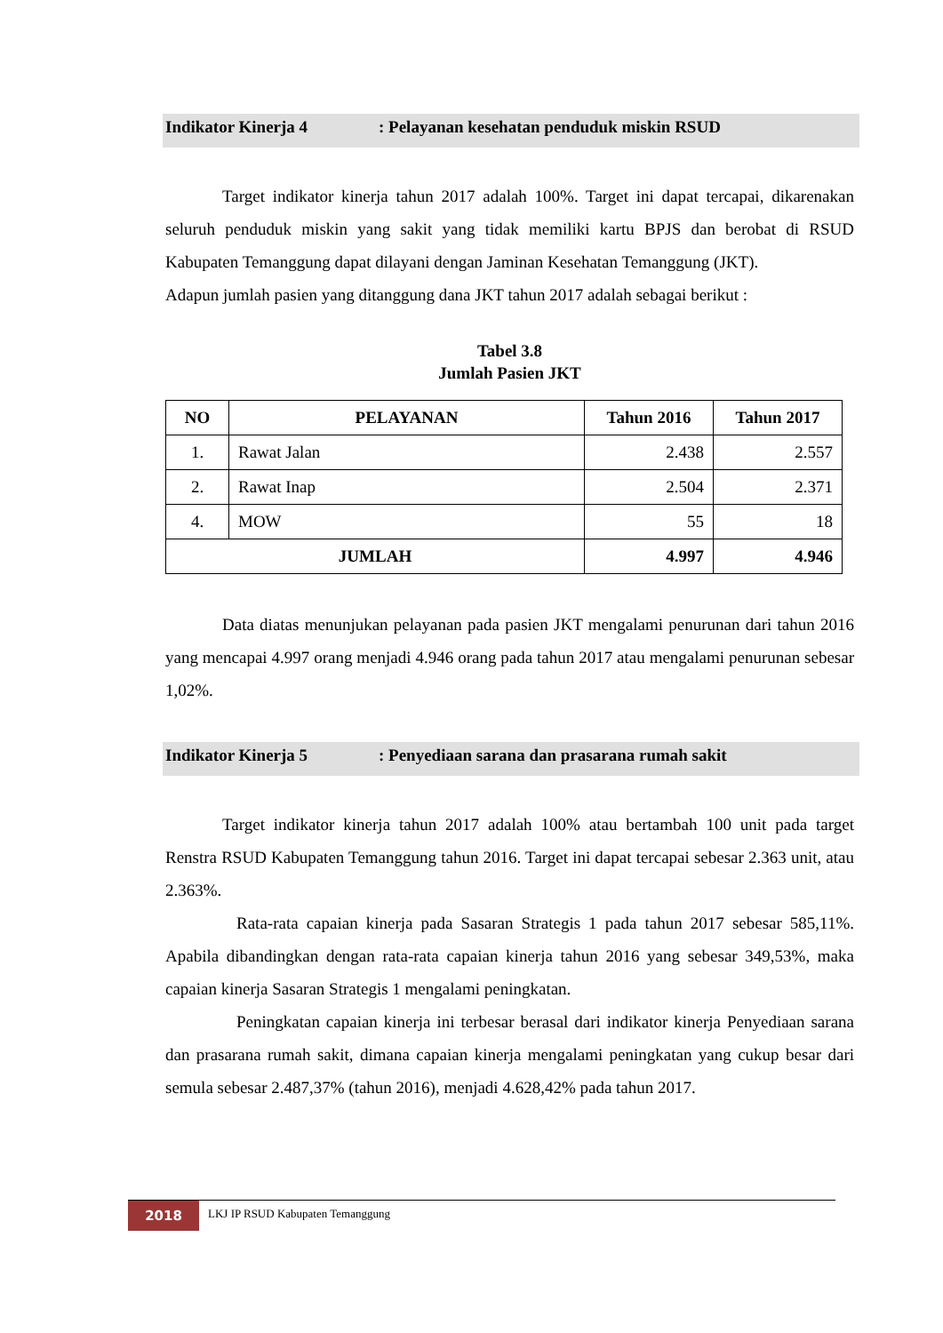Indikator Kinerja 4: Pelayanan kesehatan penduduk miskin RSUD
Target indikator kinerja tahun 2017 adalah 100%. Target ini dapat tercapai, dikarenakan seluruh penduduk miskin yang sakit yang tidak memiliki kartu BPJS dan berobat di RSUD Kabupaten Temanggung dapat dilayani dengan Jaminan Kesehatan Temanggung (JKT).
Adapun jumlah pasien yang ditanggung dana JKT tahun 2017 adalah sebagai berikut :
Tabel 3.8
Jumlah Pasien JKT
| NO | PELAYANAN | Tahun 2016 | Tahun 2017 |
| --- | --- | --- | --- |
| 1. | Rawat Jalan | 2.438 | 2.557 |
| 2. | Rawat Inap | 2.504 | 2.371 |
| 4. | MOW | 55 | 18 |
| JUMLAH | | 4.997 | 4.946 |
Data diatas menunjukan pelayanan pada pasien JKT mengalami penurunan dari tahun 2016 yang mencapai 4.997 orang menjadi 4.946 orang pada tahun 2017 atau mengalami penurunan sebesar 1,02%.
Indikator Kinerja 5: Penyediaan sarana dan prasarana rumah sakit
Target indikator kinerja tahun 2017 adalah 100% atau bertambah 100 unit pada target Renstra RSUD Kabupaten Temanggung tahun 2016. Target ini dapat tercapai sebesar 2.363 unit, atau 2.363%.
Rata-rata capaian kinerja pada Sasaran Strategis 1 pada tahun 2017 sebesar 585,11%. Apabila dibandingkan dengan rata-rata capaian kinerja tahun 2016 yang sebesar 349,53%, maka capaian kinerja Sasaran Strategis 1 mengalami peningkatan.
Peningkatan capaian kinerja ini terbesar berasal dari indikator kinerja Penyediaan sarana dan prasarana rumah sakit, dimana capaian kinerja mengalami peningkatan yang cukup besar dari semula sebesar 2.487,37% (tahun 2016), menjadi 4.628,42% pada tahun 2017.
2018
LKJ IP RSUD Kabupaten Temanggung